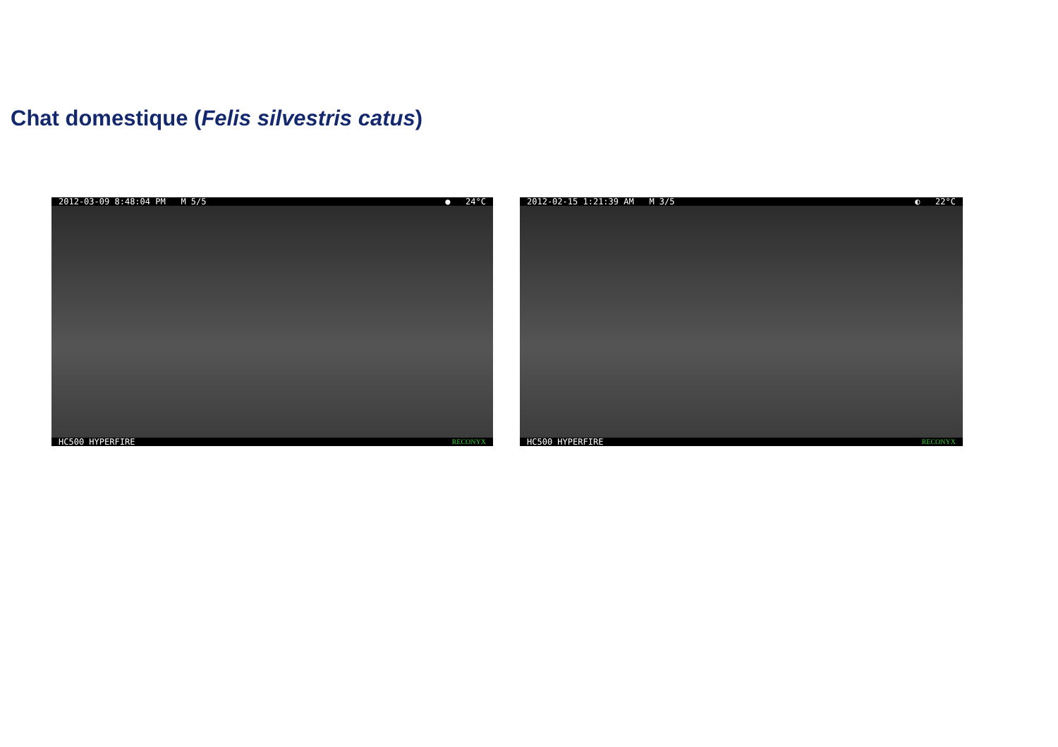Chat domestique (Felis silvestris catus)
2012-03-09 8:48:04 PM M 5/5 ● 24°C
HC500 HYPERFIRE RECONYX
2012-02-15 1:21:39 AM M 3/5 ◐ 22°C
HC500 HYPERFIRE RECONYX